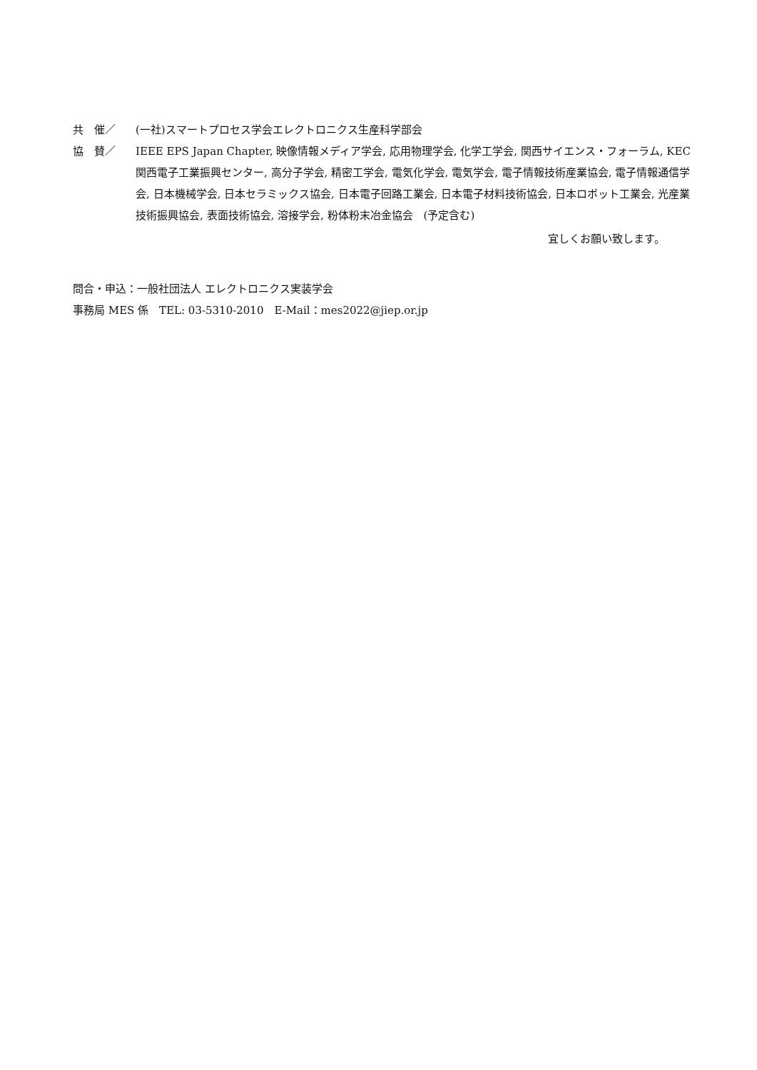共　催／ (一社)スマートプロセス学会エレクトロニクス生産科学部会
協　賛／ IEEE EPS Japan Chapter, 映像情報メディア学会, 応用物理学会, 化学工学会, 関西サイエンス・フォーラム, KEC 関西電子工業振興センター, 高分子学会, 精密工学会, 電気化学会, 電気学会, 電子情報技術産業協会, 電子情報通信学会, 日本機械学会, 日本セラミックス協会, 日本電子回路工業会, 日本電子材料技術協会, 日本ロボット工業会, 光産業技術振興協会, 表面技術協会, 溶接学会, 粉体粉末冶金協会　(予定含む)
宜しくお願い致します。
問合・申込：一般社団法人 エレクトロニクス実装学会
事務局 MES 係　TEL: 03-5310-2010　E-Mail：mes2022@jiep.or.jp